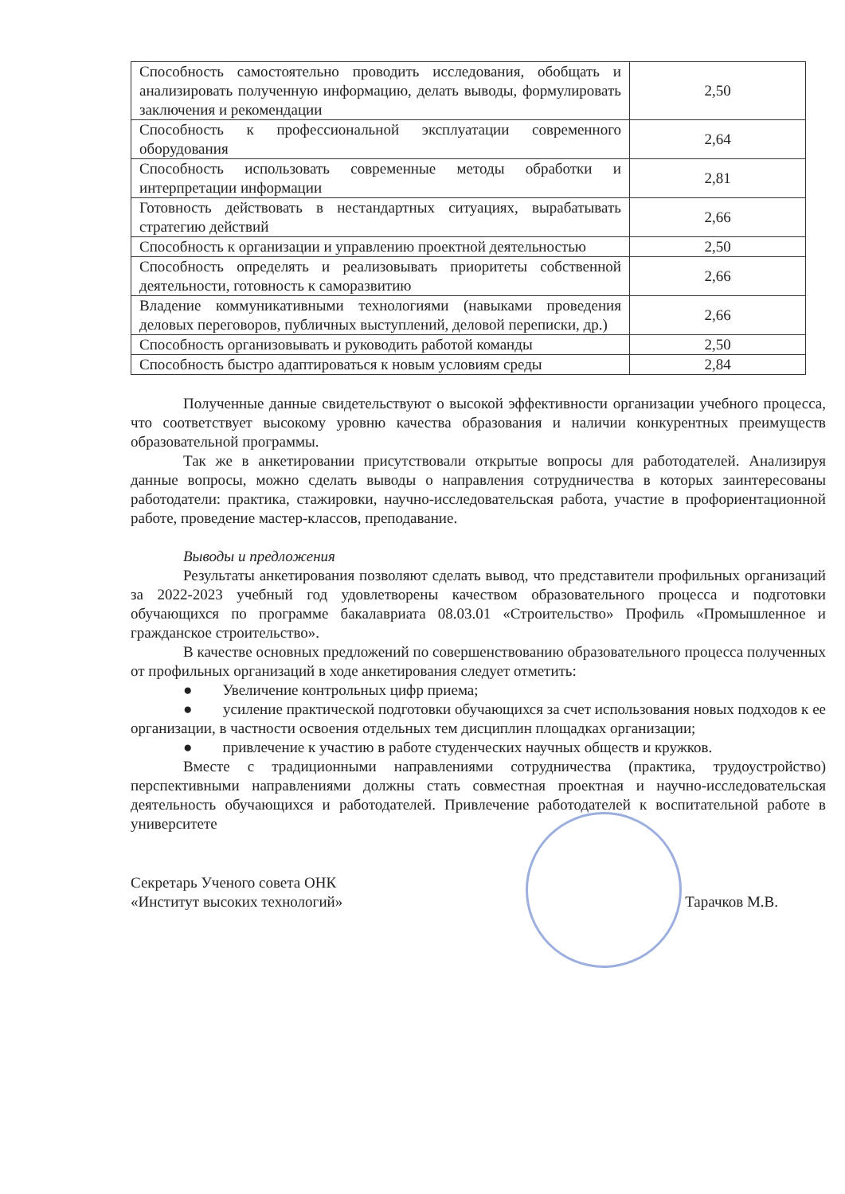| Способность самостоятельно проводить исследования, обобщать и анализировать полученную информацию, делать выводы, формулировать заключения и рекомендации | 2,50 |
| Способность к профессиональной эксплуатации современного оборудования | 2,64 |
| Способность использовать современные методы обработки и интерпретации информации | 2,81 |
| Готовность действовать в нестандартных ситуациях, вырабатывать стратегию действий | 2,66 |
| Способность к организации и управлению проектной деятельностью | 2,50 |
| Способность определять и реализовывать приоритеты собственной деятельности, готовность к саморазвитию | 2,66 |
| Владение коммуникативными технологиями (навыками проведения деловых переговоров, публичных выступлений, деловой переписки, др.) | 2,66 |
| Способность организовывать и руководить работой команды | 2,50 |
| Способность быстро адаптироваться к новым условиям среды | 2,84 |
Полученные данные свидетельствуют о высокой эффективности организации учебного процесса, что соответствует высокому уровню качества образования и наличии конкурентных преимуществ образовательной программы.
Так же в анкетировании присутствовали открытые вопросы для работодателей. Анализируя данные вопросы, можно сделать выводы о направления сотрудничества в которых заинтересованы работодатели: практика, стажировки, научно-исследовательская работа, участие в профориентационной работе, проведение мастер-классов, преподавание.
Выводы и предложения
Результаты анкетирования позволяют сделать вывод, что представители профильных организаций за 2022-2023 учебный год удовлетворены качеством образовательного процесса и подготовки обучающихся по программе бакалавриата 08.03.01 «Строительство» Профиль «Промышленное и гражданское строительство».
В качестве основных предложений по совершенствованию образовательного процесса полученных от профильных организаций в ходе анкетирования следует отметить:
● Увеличение контрольных цифр приема;
● усиление практической подготовки обучающихся за счет использования новых подходов к ее организации, в частности освоения отдельных тем дисциплин площадках организации;
● привлечение к участию в работе студенческих научных обществ и кружков.
Вместе с традиционными направлениями сотрудничества (практика, трудоустройство) перспективными направлениями должны стать совместная проектная и научно-исследовательская деятельность обучающихся и работодателей. Привлечение работодателей к воспитательной работе в университете
Секретарь Ученого совета ОНК
«Институт высоких технологий»
Тарачков М.В.